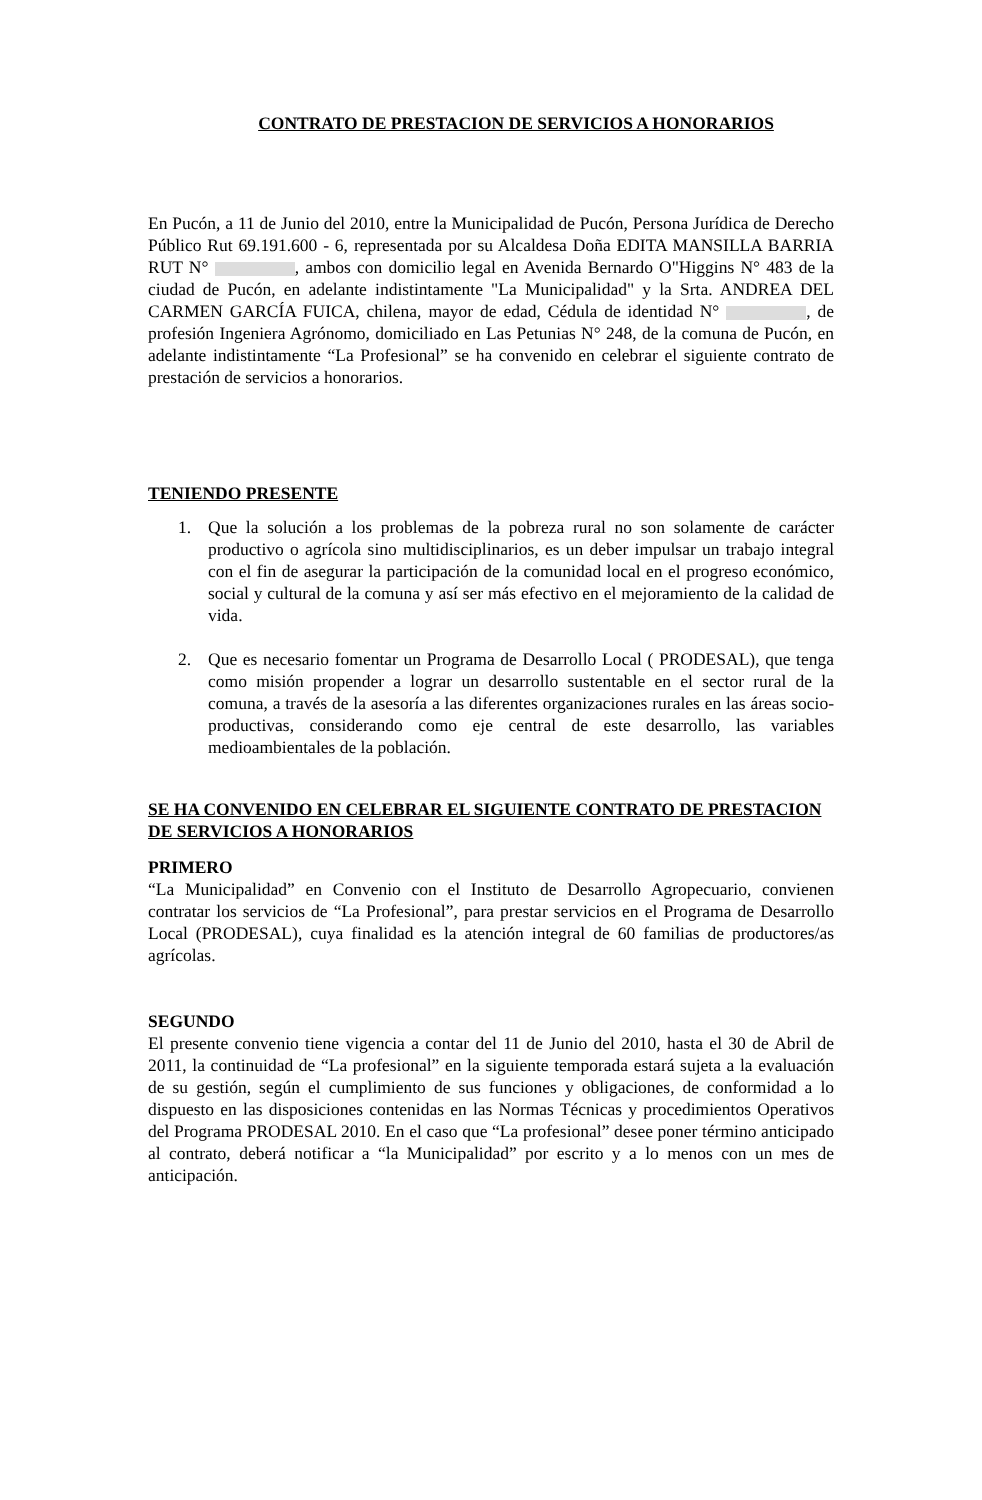CONTRATO DE PRESTACION DE SERVICIOS A HONORARIOS
En Pucón, a 11 de Junio del 2010, entre la Municipalidad de Pucón, Persona Jurídica de Derecho Público Rut 69.191.600 - 6, representada por su Alcaldesa Doña EDITA MANSILLA BARRIA RUT N° , ambos con domicilio legal en Avenida Bernardo O"Higgins N° 483 de la ciudad de Pucón, en adelante indistintamente "La Municipalidad" y la Srta. ANDREA DEL CARMEN GARCÍA FUICA, chilena, mayor de edad, Cédula de identidad N° , de profesión Ingeniera Agrónomo, domiciliado en Las Petunias N° 248, de la comuna de Pucón, en adelante indistintamente “La Profesional” se ha convenido en celebrar el siguiente contrato de prestación de servicios a honorarios.
TENIENDO PRESENTE
1. Que la solución a los problemas de la pobreza rural no son solamente de carácter productivo o agrícola sino multidisciplinarios, es un deber impulsar un trabajo integral con el fin de asegurar la participación de la comunidad local en el progreso económico, social y cultural de la comuna y así ser más efectivo en el mejoramiento de la calidad de vida.
2. Que es necesario fomentar un Programa de Desarrollo Local ( PRODESAL), que tenga como misión propender a lograr un desarrollo sustentable en el sector rural de la comuna, a través de la asesoría a las diferentes organizaciones rurales en las áreas socio-productivas, considerando como eje central de este desarrollo, las variables medioambientales de la población.
SE HA CONVENIDO EN CELEBRAR EL SIGUIENTE CONTRATO DE PRESTACION DE SERVICIOS A HONORARIOS
PRIMERO
“La Municipalidad” en Convenio con el Instituto de Desarrollo Agropecuario, convienen contratar los servicios de “La Profesional”, para prestar servicios en el Programa de Desarrollo Local (PRODESAL), cuya finalidad es la atención integral de 60 familias de productores/as agrícolas.
SEGUNDO
El presente convenio tiene vigencia a contar del 11 de Junio del 2010, hasta el 30 de Abril de 2011, la continuidad de “La profesional” en la siguiente temporada estará sujeta a la evaluación de su gestión, según el cumplimiento de sus funciones y obligaciones, de conformidad a lo dispuesto en las disposiciones contenidas en las Normas Técnicas y procedimientos Operativos del Programa PRODESAL 2010. En el caso que “La profesional” desee poner término anticipado al contrato, deberá notificar a “la Municipalidad” por escrito y a lo menos con un mes de anticipación.